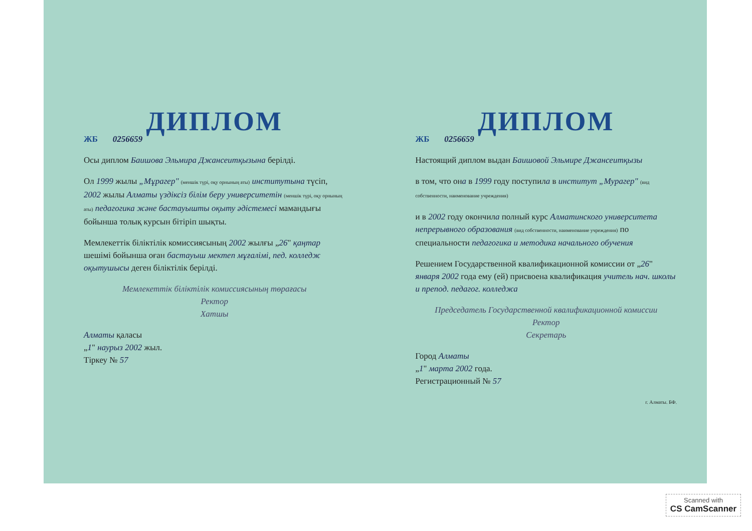ДИПЛОМ
ЖБ 0256659
Осы диплом Баишова Эльмира Джансеитқызына берілді.
Ол 1999 жылы „Мұрагер" (меншік түрі, оқу орнының аты) институтына түсіп, 2002 жылы Алматы үздіксіз білім беру университетін (меншік түрі, оқу орнының аты) педагогика және бастауышты оқыту әдістемесі мамандығы бойынша толық курсын бітіріп шықты.
Мемлекеттік біліктілік комиссиясының 2002 жылғы „26" қаңтар шешімі бойынша оған бастауыш мектеп мұғалімі, пед. колледж оқытушысы деген біліктілік берілді.
Мемлекеттік біліктілік комиссиясының төрағасы
Ректор
Хатшы
Алматы қаласы
„1" наурыз 2002 жыл.
Тіркеу № 57
ДИПЛОМ
ЖБ 0256659
Настоящий диплом выдан Баишовой Эльмире Джансеитқызы
в том, что она в 1999 году поступила в институт „Мурагер" (вид собственности, наименование учреждения)
и в 2002 году окончила полный курс Алматинского университета непрерывного образования (вид собственности, наименование учреждения) по специальности педагогика и методика начального обучения
Решением Государственной квалификационной комиссии от „26" января 2002 года ему (ей) присвоена квалификация учитель нач. школы и препод. педагог. колледжа
Председатель Государственной квалификационной комиссии
Ректор
Секретарь
Город Алматы
„1" марта 2002 года.
Регистрационный № 57
г. Алматы. БФ.
Scanned with
CS CamScanner